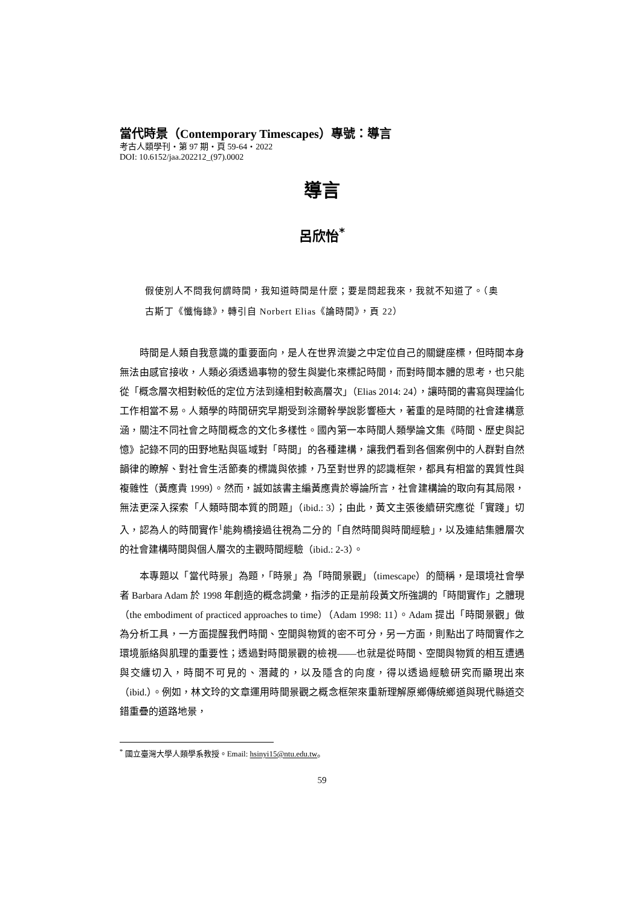當代時景（Contemporary Timescapes）專號：導言
考古人類學刊・第 97 期・頁 59-64・2022
DOI: 10.6152/jaa.202212_(97).0002
導言
呂欣怡<sup>*</sup>
假使別人不問我何謂時間，我知道時間是什麼；要是問起我來，我就不知道了。（奥古斯丁《懺悔錄》，轉引自 Norbert Elias《論時間》，頁 22）
時間是人類自我意識的重要面向，是人在世界流變之中定位自己的關鍵座標，但時間本身無法由感官接收，人類必須透過事物的發生與變化來標記時間，而對時間本體的思考，也只能從「概念層次相對較低的定位方法到達相對較高層次」（Elias 2014: 24），讓時間的書寫與理論化工作相當不易。人類學的時間研究早期受到涂爾幹學說影響極大，著重的是時間的社會建構意涵，關注不同社會之時間概念的文化多樣性。國內第一本時間人類學論文集《時間、歷史與記憶》記錄不同的田野地點與區域對「時間」的各種建構，讓我們看到各個案例中的人群對自然韻律的瞭解、對社會生活節奏的標識與依據，乃至對世界的認識框架，都具有相當的異質性與複雜性（黃應貴 1999）。然而，誠如該書主編黃應貴於導論所言，社會建構論的取向有其局限，無法更深入探索「人類時間本質的問題」（ibid.: 3）；由此，黃文主張後續研究應從「實踐」切入，認為人的時間實作<sup>1</sup>能夠橋接過往視為二分的「自然時間與時間經驗」，以及連結集體層次的社會建構時間與個人層次的主觀時間經驗（ibid.: 2-3）。
本專題以「當代時景」為題，「時景」為「時間景觀」（timescape）的簡稱，是環境社會學者 Barbara Adam 於 1998 年創造的概念詞彙，指涉的正是前段黃文所強調的「時間實作」之體現（the embodiment of practiced approaches to time）（Adam 1998: 11）。Adam 提出「時間景觀」做為分析工具，一方面提醒我們時間、空間與物質的密不可分，另一方面，則點出了時間實作之環境脈絡與肌理的重要性；透過對時間景觀的檢視——也就是從時間、空間與物質的相互遭遇與交纏切入，時間不可見的、潛藏的，以及隱含的向度，得以透過經驗研究而顯現出來（ibid.）。例如，林文玲的文章運用時間景觀之概念框架來重新理解原鄉傳統鄉道與現代縣道交錯重疊的道路地景，
<sup>*</sup> 國立臺灣大學人類學系教授。Email: hsinyi15@ntu.edu.tw。
59